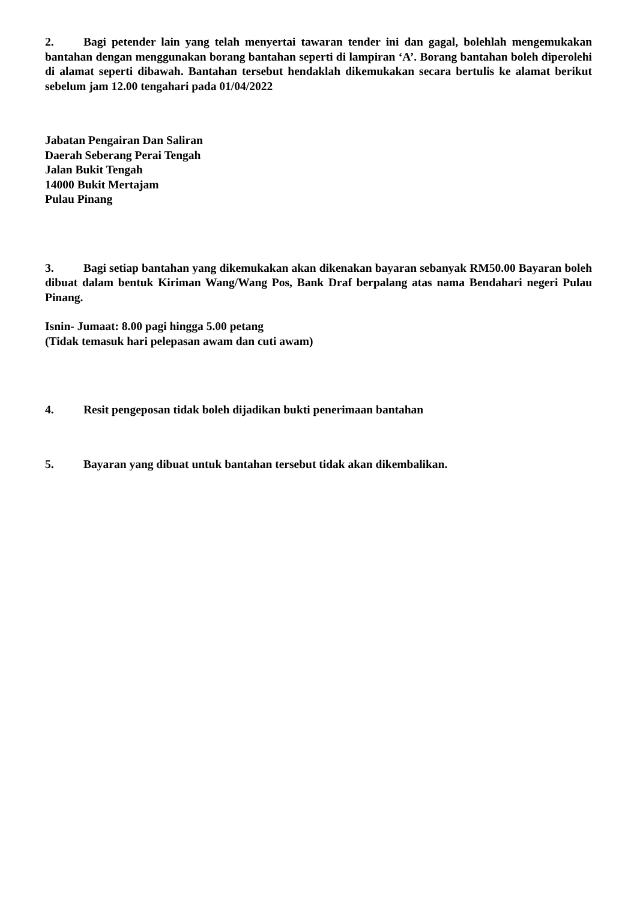2. Bagi petender lain yang telah menyertai tawaran tender ini dan gagal, bolehlah mengemukakan bantahan dengan menggunakan borang bantahan seperti di lampiran ‘A’. Borang bantahan boleh diperolehi di alamat seperti dibawah. Bantahan tersebut hendaklah dikemukakan secara bertulis ke alamat berikut sebelum jam 12.00 tengahari pada 01/04/2022
Jabatan Pengairan Dan Saliran
Daerah Seberang Perai Tengah
Jalan Bukit Tengah
14000 Bukit Mertajam
Pulau Pinang
3. Bagi setiap bantahan yang dikemukakan akan dikenakan bayaran sebanyak RM50.00 Bayaran boleh dibuat dalam bentuk Kiriman Wang/Wang Pos, Bank Draf berpalang atas nama Bendahari negeri Pulau Pinang.
Isnin- Jumaat: 8.00 pagi hingga 5.00 petang
(Tidak temasuk hari pelepasan awam dan cuti awam)
4. Resit pengeposan tidak boleh dijadikan bukti penerimaan bantahan
5. Bayaran yang dibuat untuk bantahan tersebut tidak akan dikembalikan.